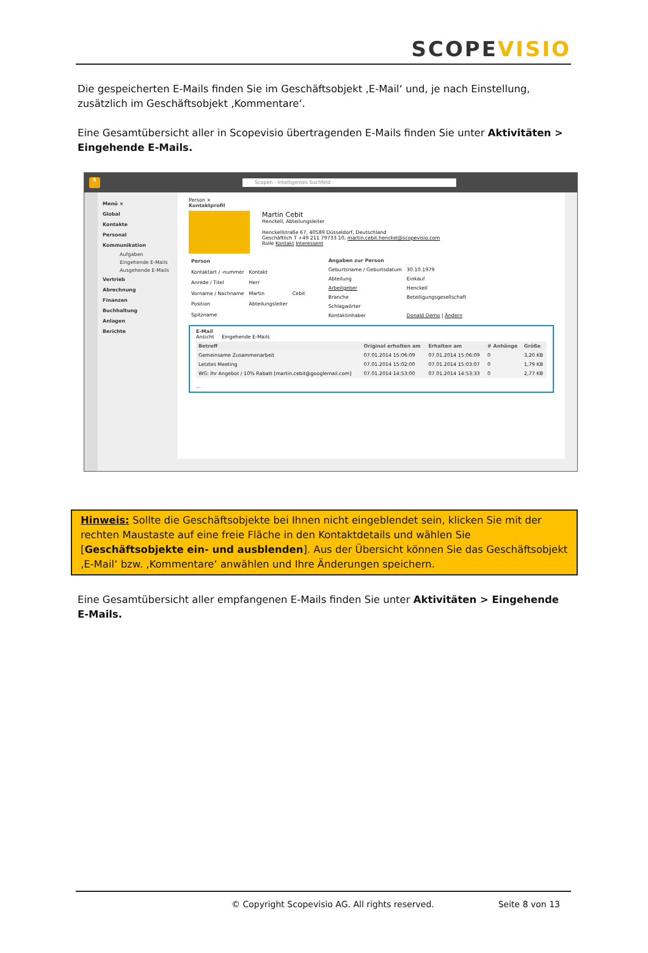SCOPEVISIO
Die gespeicherten E-Mails finden Sie im Geschäftsobjekt ‚E-Mail‘ und, je nach Einstellung, zusätzlich im Geschäftsobjekt ‚Kommentare‘.
Eine Gesamtübersicht aller in Scopevisio übertragenden E-Mails finden Sie unter Aktivitäten > Eingehende E-Mails.
S
Scopen - Intelligentes Suchfeld
Menü ×
Global
Kontakte
Personal
Kommunikation
Aufgaben
Eingehende E-Mails
Ausgehende E-Mails
Vertrieb
Abrechnung
Finanzen
Buchhaltung
Anlagen
Berichte
Person ×
Kontaktprofil
Martin Cebit
Henckell, Abteilungsleiter
Henckellstraße 67, 40589 Düsseldorf, Deutschland
Geschäftlich T +49 211 79733 10, martin.cebit.henckel@scopevisio.com
Rolle Kontakt Interessent
| Person | | |
| Kontaktart / -nummer | Kontakt | |
| Anrede / Titel | Herr | |
| Vorname / Nachname | Martin | Cebit |
| Position | Abteilungsleiter | |
| Spitzname | | |
| Angaben zur Person | |
| Geburtsname / Geburtsdatum | 30.10.1979 |
| Abteilung | Einkauf |
| Arbeitgeber | Henckell |
| Branche | Beteiligungsgesellschaft |
| Schlagwörter | |
| Kontaktinhaber | Donald Demo / Ändern |
E-Mail
Ansicht Eingehende E-Mails
| Betreff | Original erhalten am | Erhalten am | # Anhänge | Größe |
| --- | --- | --- | --- | --- |
| Gemeinsame Zusammenarbeit | 07.01.2014 15:06:09 | 07.01.2014 15:06:09 | 0 | 3,20 KB |
| Letztes Meeting | 07.01.2014 15:02:00 | 07.01.2014 15:03:07 | 0 | 1,79 KB |
| WG: Ihr Angebot / 10% Rabatt [martin.cebit@googlemail.com] | 07.01.2014 14:53:00 | 07.01.2014 14:53:33 | 0 | 2,77 KB |
...
Hinweis: Sollte die Geschäftsobjekte bei Ihnen nicht eingeblendet sein, klicken Sie mit der rechten Maustaste auf eine freie Fläche in den Kontaktdetails und wählen Sie [Geschäftsobjekte ein- und ausblenden]. Aus der Übersicht können Sie das Geschäftsobjekt ‚E-Mail‘ bzw. ‚Kommentare‘ anwählen und Ihre Änderungen speichern.
Eine Gesamtübersicht aller empfangenen E-Mails finden Sie unter Aktivitäten > Eingehende E-Mails.
© Copyright Scopevisio AG. All rights reserved. Seite 8 von 13